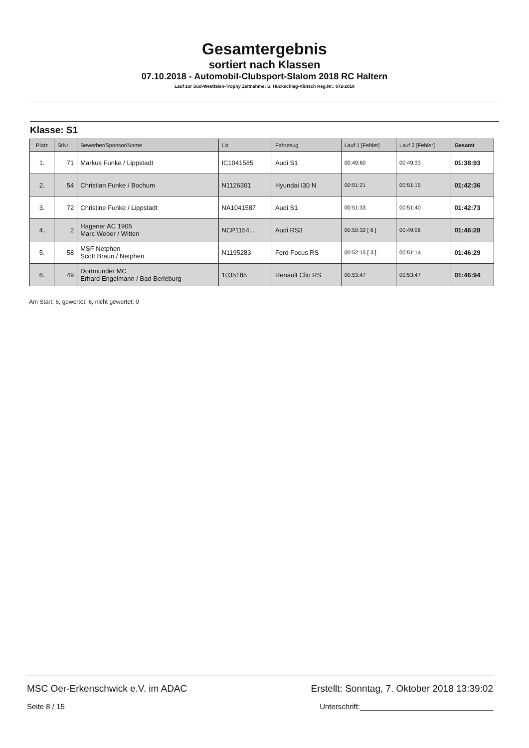Gesamtergebnis
sortiert nach Klassen
07.10.2018 - Automobil-Clubsport-Slalom 2018 RC Haltern
Lauf zur Süd-Westfalen-Trophy Zeitnahme: S. Huckschlag-Klütsch Reg.Nr.: 072-2018
Klasse: S1
| Platz | StNr | Bewerber/Sponsor/Name | Liz | Fahrzeug | Lauf 1 [Fehler] | Lauf 2 [Fehler] | Gesamt |
| --- | --- | --- | --- | --- | --- | --- | --- |
| 1. | 71 | Markus Funke / Lippstadt | IC1041585 | Audi S1 | 00:49:60 | 00:49:33 | 01:38:93 |
| 2. | 54 | Christian Funke / Bochum | N1126301 | Hyundai I30 N | 00:51:21 | 00:51:15 | 01:42:36 |
| 3. | 72 | Christine Funke / Lippstadt | NA1041587 | Audi S1 | 00:51:33 | 00:51:40 | 01:42:73 |
| 4. | 2 | Hagener AC 1905 Marc Weber / Witten | NCP1154... | Audi RS3 | 00:50:32 [ 6 ] | 00:49:96 | 01:46:28 |
| 5. | 58 | MSF Netphen Scott Braun / Netphen | N1195283 | Ford Focus RS | 00:52:15 [ 3 ] | 00:51:14 | 01:46:29 |
| 6. | 49 | Dortmunder MC Erhard Engelmann / Bad Berleburg | 1035185 | Renault Clio RS | 00:53:47 | 00:53:47 | 01:46:94 |
Am Start: 6, gewertet: 6, nicht gewertet: 0
MSC Oer-Erkenschwick e.V. im ADAC Erstellt: Sonntag, 7. Oktober 2018 13:39:02
Seite 8 / 15 Unterschrift:________________________________